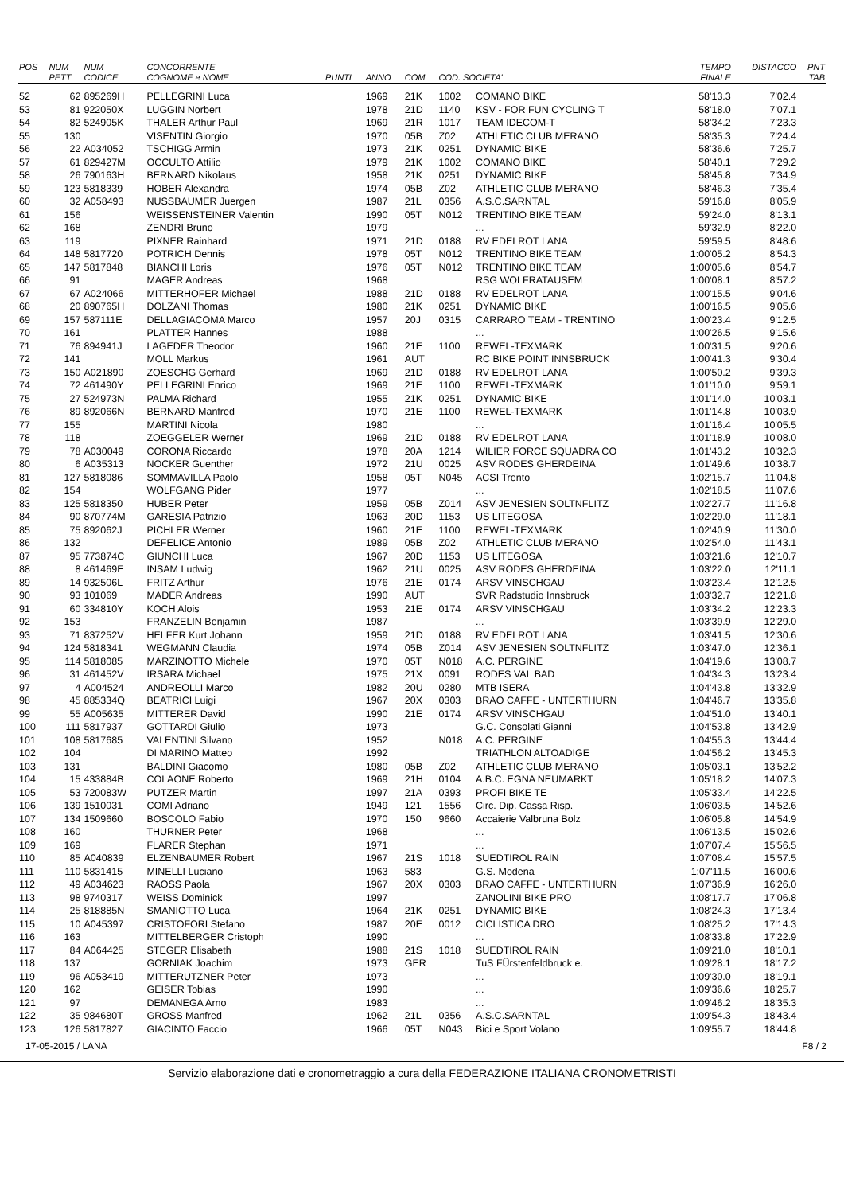| POS | NUM PETT | NUM CODICE | CONCORRENTE COGNOME e NOME | PUNTI | ANNO | COM | COD. SOCIETA' | | TEMPO FINALE | DISTACCO | PNT TAB |
| --- | --- | --- | --- | --- | --- | --- | --- | --- | --- | --- | --- |
| 52 | 62 | 895269H | PELLEGRINI Luca | | 1969 | 21K | 1002 | COMANO BIKE | 58'13.3 | 7'02.4 | |
| 53 | 81 | 922050X | LUGGIN Norbert | | 1978 | 21D | 1140 | KSV - FOR FUN CYCLING T | 58'18.0 | 7'07.1 | |
| 54 | 82 | 524905K | THALER Arthur Paul | | 1969 | 21R | 1017 | TEAM IDECOM-T | 58'34.2 | 7'23.3 | |
| 55 | 130 | | VISENTIN Giorgio | | 1970 | 05B | Z02 | ATHLETIC CLUB MERANO | 58'35.3 | 7'24.4 | |
| 56 | 22 | A034052 | TSCHIGG Armin | | 1973 | 21K | 0251 | DYNAMIC BIKE | 58'36.6 | 7'25.7 | |
| 57 | 61 | 829427M | OCCULTO Attilio | | 1979 | 21K | 1002 | COMANO BIKE | 58'40.1 | 7'29.2 | |
| 58 | 26 | 790163H | BERNARD Nikolaus | | 1958 | 21K | 0251 | DYNAMIC BIKE | 58'45.8 | 7'34.9 | |
| 59 | 123 | 5818339 | HOBER Alexandra | | 1974 | 05B | Z02 | ATHLETIC CLUB MERANO | 58'46.3 | 7'35.4 | |
| 60 | 32 | A058493 | NUSSBAUMER Juergen | | 1987 | 21L | 0356 | A.S.C.SARNTAL | 59'16.8 | 8'05.9 | |
| 61 | 156 | | WEISSENSTEINER Valentin | | 1990 | 05T | N012 | TRENTINO BIKE TEAM | 59'24.0 | 8'13.1 | |
| 62 | 168 | | ZENDRI Bruno | | 1979 | | | ... | 59'32.9 | 8'22.0 | |
| 63 | 119 | | PIXNER Rainhard | | 1971 | 21D | 0188 | RV EDELROT LANA | 59'59.5 | 8'48.6 | |
| 64 | 148 | 5817720 | POTRICH Dennis | | 1978 | 05T | N012 | TRENTINO BIKE TEAM | 1:00'05.2 | 8'54.3 | |
| 65 | 147 | 5817848 | BIANCHI Loris | | 1976 | 05T | N012 | TRENTINO BIKE TEAM | 1:00'05.6 | 8'54.7 | |
| 66 | 91 | | MAGER Andreas | | 1968 | | | RSG WOLFRATAUSEM | 1:00'08.1 | 8'57.2 | |
| 67 | 67 | A024066 | MITTERHOFER Michael | | 1988 | 21D | 0188 | RV EDELROT LANA | 1:00'15.5 | 9'04.6 | |
| 68 | 20 | 890765H | DOLZANI Thomas | | 1980 | 21K | 0251 | DYNAMIC BIKE | 1:00'16.5 | 9'05.6 | |
| 69 | 157 | 587111E | DELLAGIACOMA Marco | | 1957 | 20J | 0315 | CARRARO TEAM - TRENTINO | 1:00'23.4 | 9'12.5 | |
| 70 | 161 | | PLATTER Hannes | | 1988 | | | ... | 1:00'26.5 | 9'15.6 | |
| 71 | 76 | 894941J | LAGEDER Theodor | | 1960 | 21E | 1100 | REWEL-TEXMARK | 1:00'31.5 | 9'20.6 | |
| 72 | 141 | | MOLL Markus | | 1961 | AUT | | RC BIKE POINT INNSBRUCK | 1:00'41.3 | 9'30.4 | |
| 73 | 150 | A021890 | ZOESCHG Gerhard | | 1969 | 21D | 0188 | RV EDELROT LANA | 1:00'50.2 | 9'39.3 | |
| 74 | 72 | 461490Y | PELLEGRINI Enrico | | 1969 | 21E | 1100 | REWEL-TEXMARK | 1:01'10.0 | 9'59.1 | |
| 75 | 27 | 524973N | PALMA Richard | | 1955 | 21K | 0251 | DYNAMIC BIKE | 1:01'14.0 | 10'03.1 | |
| 76 | 89 | 892066N | BERNARD Manfred | | 1970 | 21E | 1100 | REWEL-TEXMARK | 1:01'14.8 | 10'03.9 | |
| 77 | 155 | | MARTINI Nicola | | 1980 | | | ... | 1:01'16.4 | 10'05.5 | |
| 78 | 118 | | ZOEGGELER Werner | | 1969 | 21D | 0188 | RV EDELROT LANA | 1:01'18.9 | 10'08.0 | |
| 79 | 78 | A030049 | CORONA Riccardo | | 1978 | 20A | 1214 | WILIER FORCE SQUADRA CO | 1:01'43.2 | 10'32.3 | |
| 80 | 6 | A035313 | NOCKER Guenther | | 1972 | 21U | 0025 | ASV RODES GHERDEINA | 1:01'49.6 | 10'38.7 | |
| 81 | 127 | 5818086 | SOMMAVILLA Paolo | | 1958 | 05T | N045 | ACSI Trento | 1:02'15.7 | 11'04.8 | |
| 82 | 154 | | WOLFGANG Pider | | 1977 | | | ... | 1:02'18.5 | 11'07.6 | |
| 83 | 125 | 5818350 | HUBER Peter | | 1959 | 05B | Z014 | ASV JENESIEN SOLTNFLITZ | 1:02'27.7 | 11'16.8 | |
| 84 | 90 | 870774M | GARESIA Patrizio | | 1963 | 20D | 1153 | US LITEGOSA | 1:02'29.0 | 11'18.1 | |
| 85 | 75 | 892062J | PICHLER Werner | | 1960 | 21E | 1100 | REWEL-TEXMARK | 1:02'40.9 | 11'30.0 | |
| 86 | 132 | | DEFELICE Antonio | | 1989 | 05B | Z02 | ATHLETIC CLUB MERANO | 1:02'54.0 | 11'43.1 | |
| 87 | 95 | 773874C | GIUNCHI Luca | | 1967 | 20D | 1153 | US LITEGOSA | 1:03'21.6 | 12'10.7 | |
| 88 | 8 | 461469E | INSAM Ludwig | | 1962 | 21U | 0025 | ASV RODES GHERDEINA | 1:03'22.0 | 12'11.1 | |
| 89 | 14 | 932506L | FRITZ Arthur | | 1976 | 21E | 0174 | ARSV VINSCHGAU | 1:03'23.4 | 12'12.5 | |
| 90 | 93 | 101069 | MADER Andreas | | 1990 | AUT | | SVR Radstudio Innsbruck | 1:03'32.7 | 12'21.8 | |
| 91 | 60 | 334810Y | KOCH Alois | | 1953 | 21E | 0174 | ARSV VINSCHGAU | 1:03'34.2 | 12'23.3 | |
| 92 | 153 | | FRANZELIN Benjamin | | 1987 | | | ... | 1:03'39.9 | 12'29.0 | |
| 93 | 71 | 837252V | HELFER Kurt Johann | | 1959 | 21D | 0188 | RV EDELROT LANA | 1:03'41.5 | 12'30.6 | |
| 94 | 124 | 5818341 | WEGMANN Claudia | | 1974 | 05B | Z014 | ASV JENESIEN SOLTNFLITZ | 1:03'47.0 | 12'36.1 | |
| 95 | 114 | 5818085 | MARZINOTTO Michele | | 1970 | 05T | N018 | A.C. PERGINE | 1:04'19.6 | 13'08.7 | |
| 96 | 31 | 461452V | IRSARA Michael | | 1975 | 21X | 0091 | RODES VAL BAD | 1:04'34.3 | 13'23.4 | |
| 97 | 4 | A004524 | ANDREOLLI Marco | | 1982 | 20U | 0280 | MTB ISERA | 1:04'43.8 | 13'32.9 | |
| 98 | 45 | 885334Q | BEATRICI Luigi | | 1967 | 20X | 0303 | BRAO CAFFE - UNTERTHURN | 1:04'46.7 | 13'35.8 | |
| 99 | 55 | A005635 | MITTERER David | | 1990 | 21E | 0174 | ARSV VINSCHGAU | 1:04'51.0 | 13'40.1 | |
| 100 | 111 | 5817937 | GOTTARDI Giulio | | 1973 | | | G.C. Consolati Gianni | 1:04'53.8 | 13'42.9 | |
| 101 | 108 | 5817685 | VALENTINI Silvano | | 1952 | | N018 | A.C. PERGINE | 1:04'55.3 | 13'44.4 | |
| 102 | 104 | | DI MARINO Matteo | | 1992 | | | TRIATHLON ALTOADIGE | 1:04'56.2 | 13'45.3 | |
| 103 | 131 | | BALDINI Giacomo | | 1980 | 05B | Z02 | ATHLETIC CLUB MERANO | 1:05'03.1 | 13'52.2 | |
| 104 | 15 | 433884B | COLAONE Roberto | | 1969 | 21H | 0104 | A.B.C. EGNA NEUMARKT | 1:05'18.2 | 14'07.3 | |
| 105 | 53 | 720083W | PUTZER Martin | | 1997 | 21A | 0393 | PROFI BIKE TE | 1:05'33.4 | 14'22.5 | |
| 106 | 139 | 1510031 | COMI Adriano | | 1949 | 121 | 1556 | Circ. Dip. Cassa Risp. | 1:06'03.5 | 14'52.6 | |
| 107 | 134 | 1509660 | BOSCOLO Fabio | | 1970 | 150 | 9660 | Accaierie Valbruna Bolz | 1:06'05.8 | 14'54.9 | |
| 108 | 160 | | THURNER Peter | | 1968 | | | ... | 1:06'13.5 | 15'02.6 | |
| 109 | 169 | | FLARER Stephan | | 1971 | | | ... | 1:07'07.4 | 15'56.5 | |
| 110 | 85 | A040839 | ELZENBAUMER Robert | | 1967 | 21S | 1018 | SUEDTIROL RAIN | 1:07'08.4 | 15'57.5 | |
| 111 | 110 | 5831415 | MINELLI Luciano | | 1963 | 583 | | G.S. Modena | 1:07'11.5 | 16'00.6 | |
| 112 | 49 | A034623 | RAOSS Paola | | 1967 | 20X | 0303 | BRAO CAFFE - UNTERTHURN | 1:07'36.9 | 16'26.0 | |
| 113 | 98 | 9740317 | WEISS Dominick | | 1997 | | | ZANOLINI BIKE PRO | 1:08'17.7 | 17'06.8 | |
| 114 | 25 | 818885N | SMANIOTTO Luca | | 1964 | 21K | 0251 | DYNAMIC BIKE | 1:08'24.3 | 17'13.4 | |
| 115 | 10 | A045397 | CRISTOFORI Stefano | | 1987 | 20E | 0012 | CICLISTICA DRO | 1:08'25.2 | 17'14.3 | |
| 116 | 163 | | MITTELBERGER Cristoph | | 1990 | | | ... | 1:08'33.8 | 17'22.9 | |
| 117 | 84 | A064425 | STEGER Elisabeth | | 1988 | 21S | 1018 | SUEDTIROL RAIN | 1:09'21.0 | 18'10.1 | |
| 118 | 137 | | GORNIAK Joachim | | 1973 | GER | | TuS FÜrstenfeldbruck e. | 1:09'28.1 | 18'17.2 | |
| 119 | 96 | A053419 | MITTERUTZNER Peter | | 1973 | | | ... | 1:09'30.0 | 18'19.1 | |
| 120 | 162 | | GEISER Tobias | | 1990 | | | ... | 1:09'36.6 | 18'25.7 | |
| 121 | 97 | | DEMANEGA Arno | | 1983 | | | ... | 1:09'46.2 | 18'35.3 | |
| 122 | 35 | 984680T | GROSS Manfred | | 1962 | 21L | 0356 | A.S.C.SARNTAL | 1:09'54.3 | 18'43.4 | |
| 123 | 126 | 5817827 | GIACINTO Faccio | | 1966 | 05T | N043 | Bici e Sport Volano | 1:09'55.7 | 18'44.8 | |
17-05-2015 / LANA F8 / 2
Servizio elaborazione dati e cronometraggio a cura della FEDERAZIONE ITALIANA CRONOMETRISTI